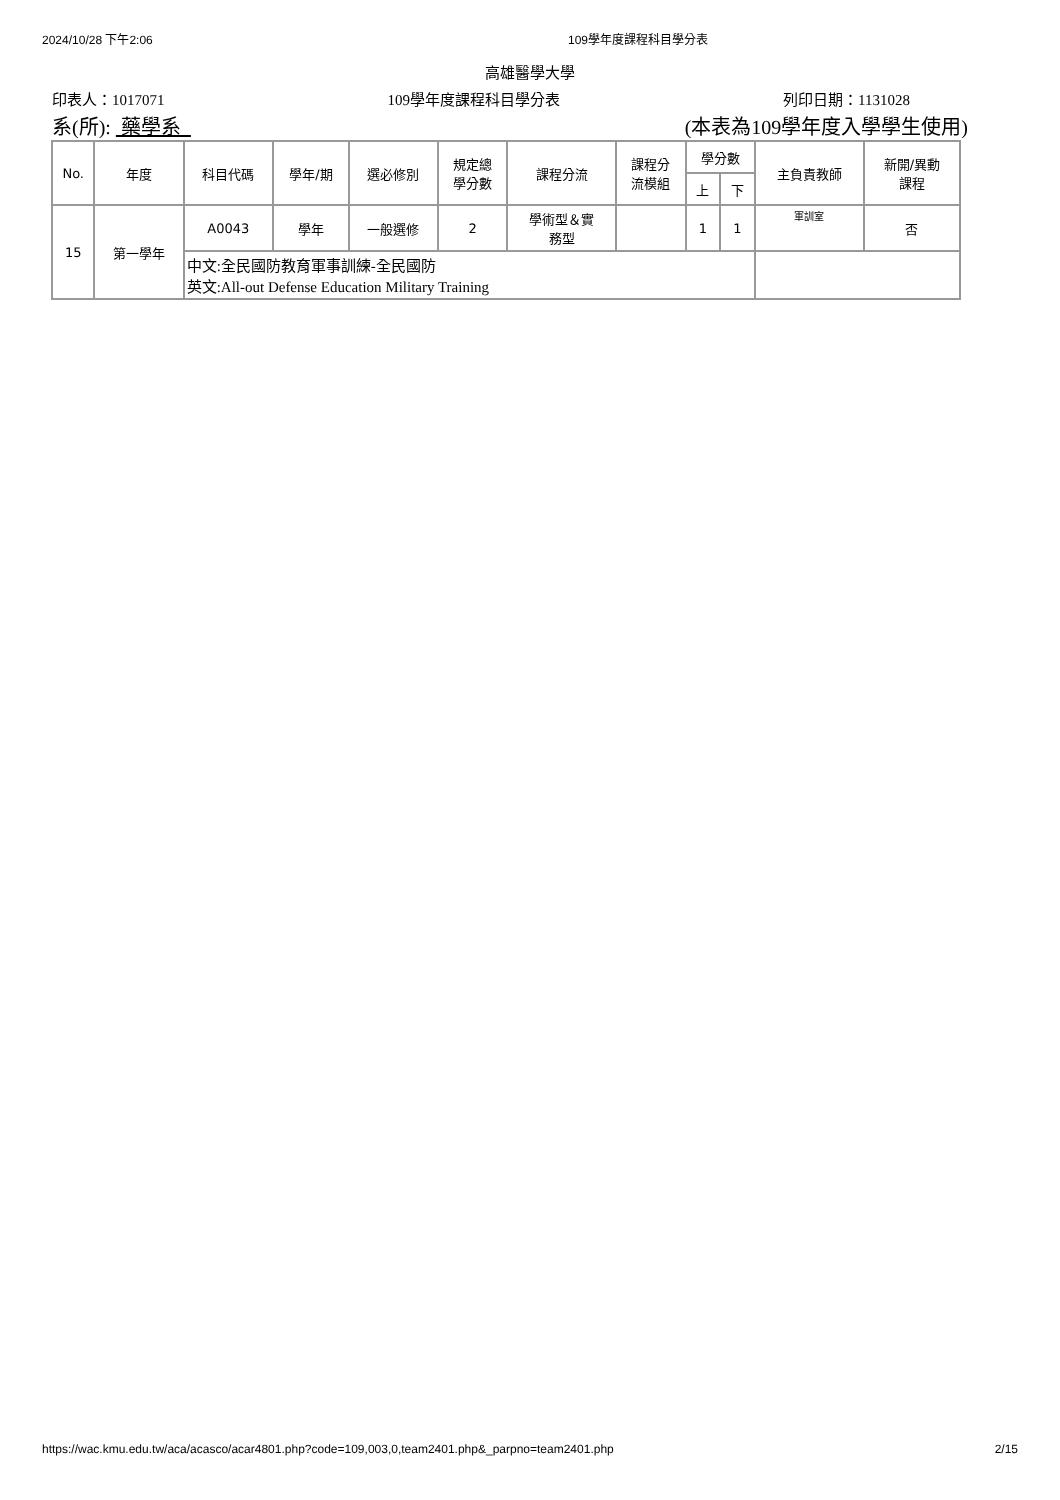2024/10/28 下午2:06 109學年度課程科目學分表
高雄醫學大學
印表人：1017071 109學年度課程科目學分表 列印日期：1131028
系(所): 藥學系 (本表為109學年度入學學生使用)
| No. | 年度 | 科目代碼 | 學年/期 | 選必修別 | 規定總 學分數 | 課程分流 | 課程分 流模組 | 學分數 | | 主負責教師 | 新開/異動 課程 |
| --- | --- | --- | --- | --- | --- | --- | --- | --- | --- | --- | --- |
| | | | | | | | | 上 | 下 | | |
| 15 | 第一學年 | A0043 | 學年 | 一般選修 | 2 | 學術型＆實 務型 | | 1 | 1 | 軍訓室 | 否 |
| | | 中文:全民國防教育軍事訓練-全民國防 英文:All-out Defense Education Military Training | | | | | | | | | |
https://wac.kmu.edu.tw/aca/acasco/acar4801.php?code=109,003,0,team2401.php&_parpno=team2401.php 2/15